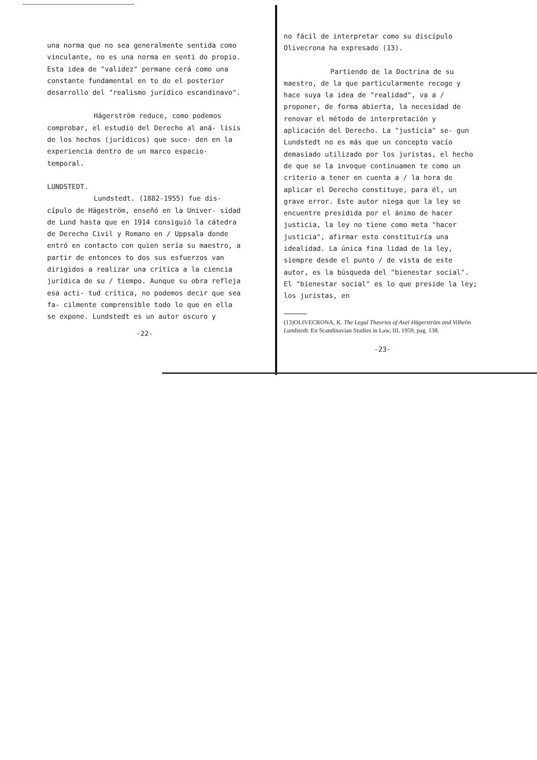una norma que no sea generalmente sentida como vinculante, no es una norma en senti do propio. Esta idea de "validez" permane cerá como una constante fundamental en to do el posterior desarrollo del "realismo jurídico escandinavo".
Hägerström reduce, como podemos comprobar, el estudio del Derecho al aná- lisis de los hechos (jurídicos) que suce- den en la experiencia dentro de un marco espacio-temporal.
LUNDSTEDT.
Lundstedt. (1882-1955) fue dis- cípulo de Hägeström, enseñó en la Univer- sidad de Lund hasta que en 1914 consiguió la cátedra de Derecho Civil y Romano en / Uppsala donde entró en contacto con quien sería su maestro, a partir de entonces to dos sus esfuerzos van dirigidos a realizar una crítica a la ciencia jurídica de su / tiempo. Aunque su obra refleja esa acti- tud crítica, no podemos decir que sea fa- cilmente comprensible todo lo que en ella se expone. Lundstedt es un autor oscuro y
-22-
no fácil de interpretar como su discípulo Olivecrona ha expresado (13).
Partiendo de la Doctrina de su maestro, de la que particularmente recoge y hace suya la idea de "realidad", va a / proponer, de forma abierta, la necesidad de renovar el método de interpretación y aplicación del Derecho. La "justicia" se- gun Lundstedt no es más que un concepto vacío demasiado utilizado por los juristas, el hecho de que se la invoque continuamen te como un criterio a tener en cuenta a / la hora de aplicar el Derecho constituye, para él, un grave error. Este autor niega que la ley se encuentre presidida por el ánimo de hacer justicia, la ley no tiene como meta "hacer justicia", afirmar esto constituiría una idealidad. La única fina lidad de la ley, siempre desde el punto / de vista de este autor, es la búsqueda del "bienestar social". El "bienestar social" es lo que preside la ley; los juristas, en
(13)OLIVECRONA, K. The Legal Theories of Axel Hägerström and Vilhelm Lundstedt. En Scandinavian Studies in Law, III, 1959, pag. 138.
-23-